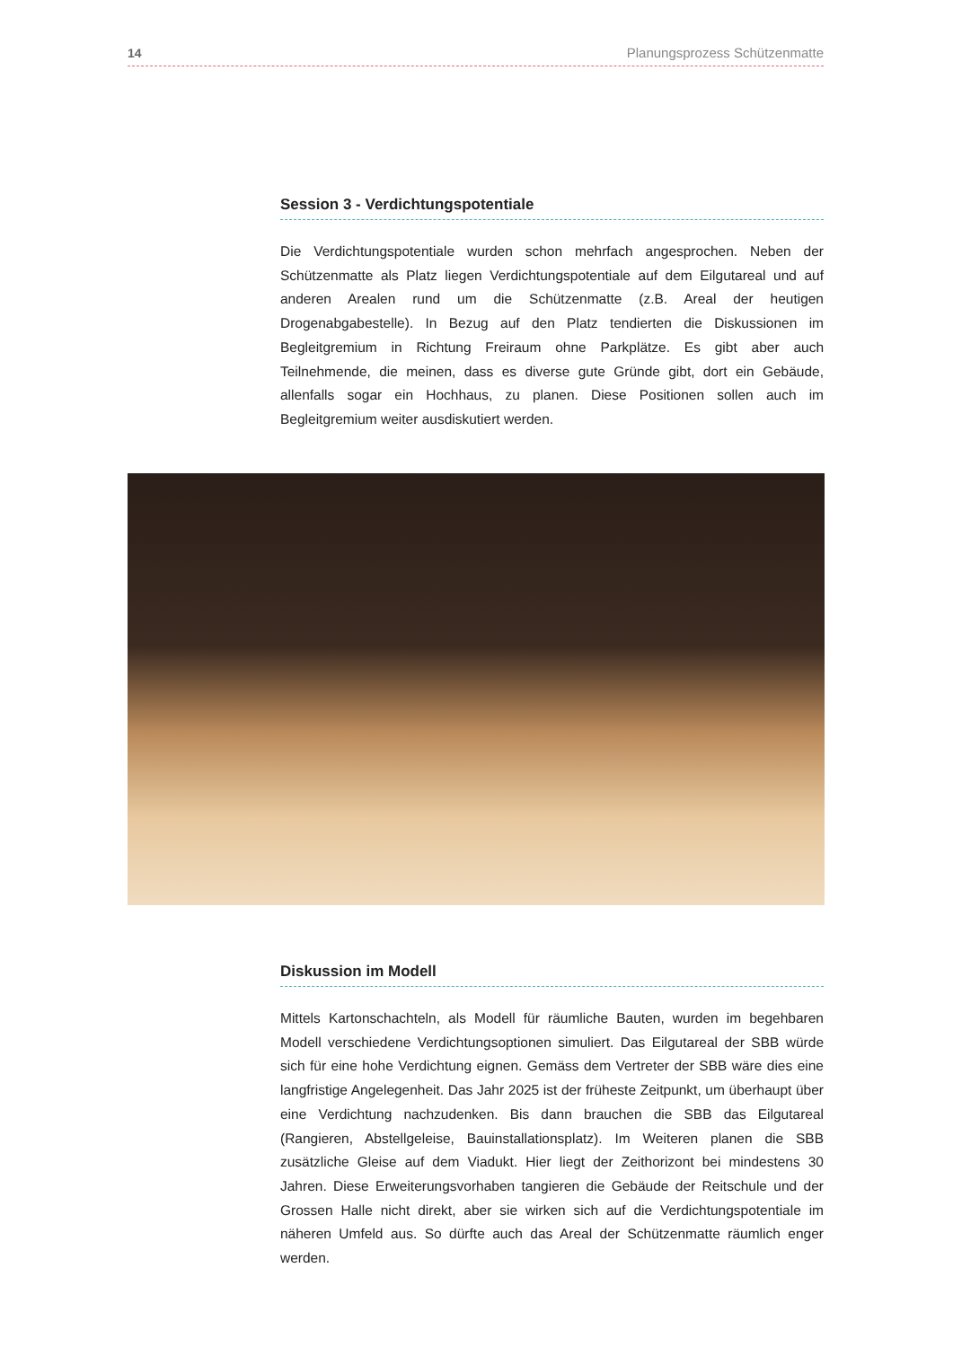14 Planungsprozess Schützenmatte
Session 3 - Verdichtungspotentiale
Die Verdichtungspotentiale wurden schon mehrfach angesprochen. Neben der Schützenmatte als Platz liegen Verdichtungspotentiale auf dem Eilgutareal und auf anderen Arealen rund um die Schützenmatte (z.B. Areal der heutigen Drogenabgabestelle). In Bezug auf den Platz tendierten die Diskussionen im Begleitgremium in Richtung Freiraum ohne Parkplätze. Es gibt aber auch Teilnehmende, die meinen, dass es diverse gute Gründe gibt, dort ein Gebäude, allenfalls sogar ein Hochhaus, zu planen. Diese Positionen sollen auch im Begleitgremium weiter ausdiskutiert werden.
Diskussion im Modell
Mittels Kartonschachteln, als Modell für räumliche Bauten, wurden im begehbaren Modell verschiedene Verdichtungsoptionen simuliert. Das Eilgutareal der SBB würde sich für eine hohe Verdichtung eignen. Gemäss dem Vertreter der SBB wäre dies eine langfristige Angelegenheit. Das Jahr 2025 ist der früheste Zeitpunkt, um überhaupt über eine Verdichtung nachzudenken. Bis dann brauchen die SBB das Eilgutareal (Rangieren, Abstellgeleise, Bauinstallationsplatz). Im Weiteren planen die SBB zusätzliche Gleise auf dem Viadukt. Hier liegt der Zeithorizont bei mindestens 30 Jahren. Diese Erweiterungsvorhaben tangieren die Gebäude der Reitschule und der Grossen Halle nicht direkt, aber sie wirken sich auf die Verdichtungspotentiale im näheren Umfeld aus. So dürfte auch das Areal der Schützenmatte räumlich enger werden.